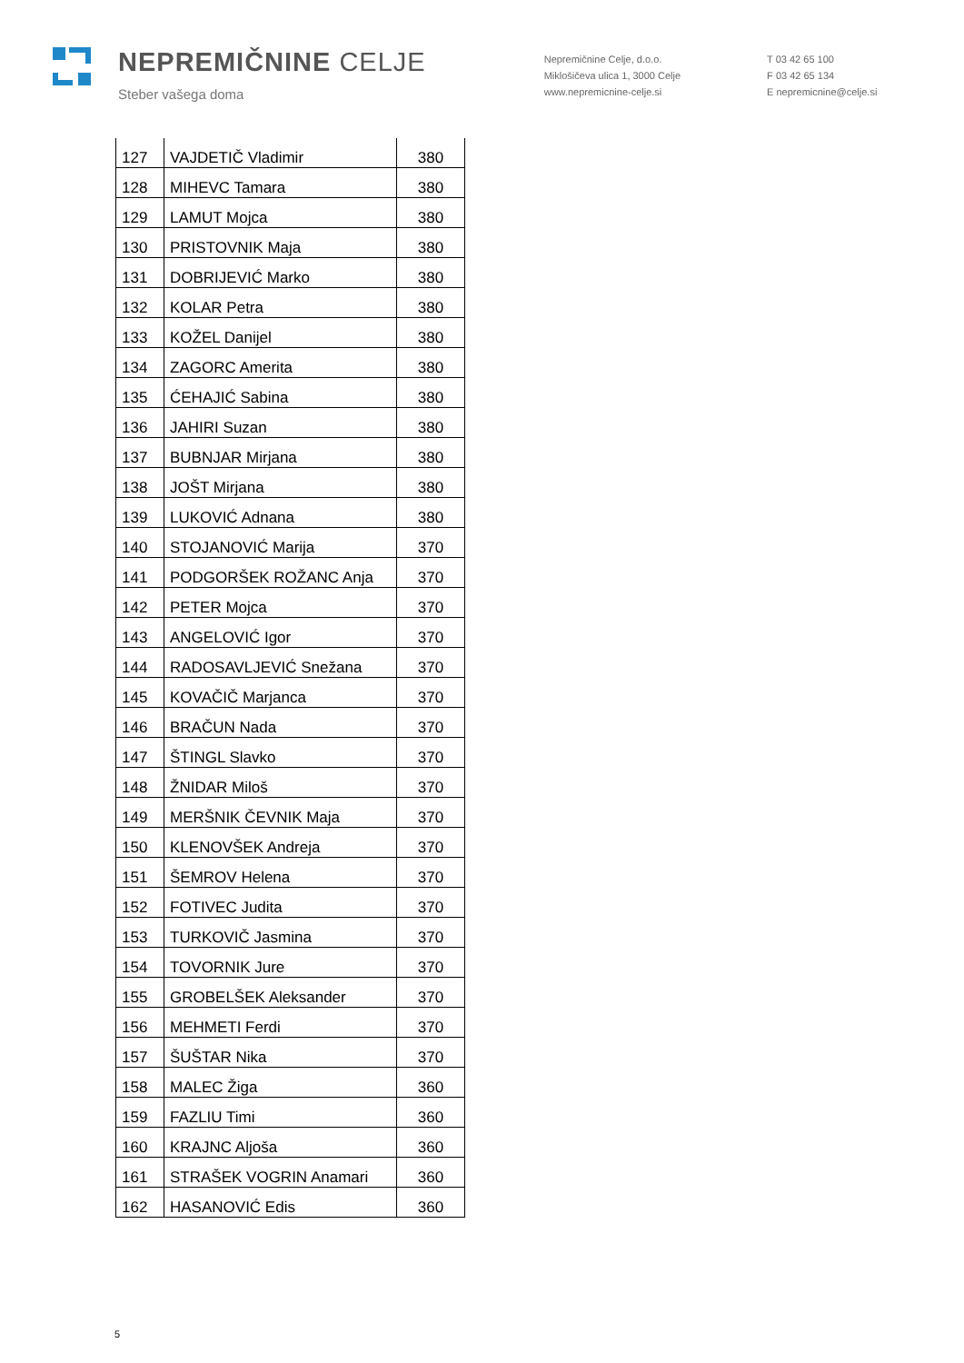NEPREMIČNINE CELJE
Steber vašega doma
Nepremičnine Celje, d.o.o.
Miklošičeva ulica 1, 3000 Celje
www.nepremicnine-celje.si
T 03 42 65 100
F 03 42 65 134
E nepremicnine@celje.si
| 127 | VAJDETIČ Vladimir | 380 |
| 128 | MIHEVC Tamara | 380 |
| 129 | LAMUT Mojca | 380 |
| 130 | PRISTOVNIK Maja | 380 |
| 131 | DOBRIJEVIĆ Marko | 380 |
| 132 | KOLAR Petra | 380 |
| 133 | KOŽEL Danijel | 380 |
| 134 | ZAGORC Amerita | 380 |
| 135 | ĆEHAJIĆ Sabina | 380 |
| 136 | JAHIRI Suzan | 380 |
| 137 | BUBNJAR Mirjana | 380 |
| 138 | JOŠT Mirjana | 380 |
| 139 | LUKOVIĆ Adnana | 380 |
| 140 | STOJANOVIĆ Marija | 370 |
| 141 | PODGORŠEK ROŽANC Anja | 370 |
| 142 | PETER Mojca | 370 |
| 143 | ANGELOVIĆ Igor | 370 |
| 144 | RADOSAVLJEVIĆ Snežana | 370 |
| 145 | KOVAČIČ Marjanca | 370 |
| 146 | BRAČUN Nada | 370 |
| 147 | ŠTINGL Slavko | 370 |
| 148 | ŽNIDAR Miloš | 370 |
| 149 | MERŠNIK ČEVNIK Maja | 370 |
| 150 | KLENOVŠEK Andreja | 370 |
| 151 | ŠEMROV Helena | 370 |
| 152 | FOTIVEC Judita | 370 |
| 153 | TURKOVIČ Jasmina | 370 |
| 154 | TOVORNIK Jure | 370 |
| 155 | GROBELŠEK Aleksander | 370 |
| 156 | MEHMETI Ferdi | 370 |
| 157 | ŠUŠTAR Nika | 370 |
| 158 | MALEC Žiga | 360 |
| 159 | FAZLIU Timi | 360 |
| 160 | KRAJNC Aljoša | 360 |
| 161 | STRAŠEK VOGRIN Anamari | 360 |
| 162 | HASANOVIĆ Edis | 360 |
5